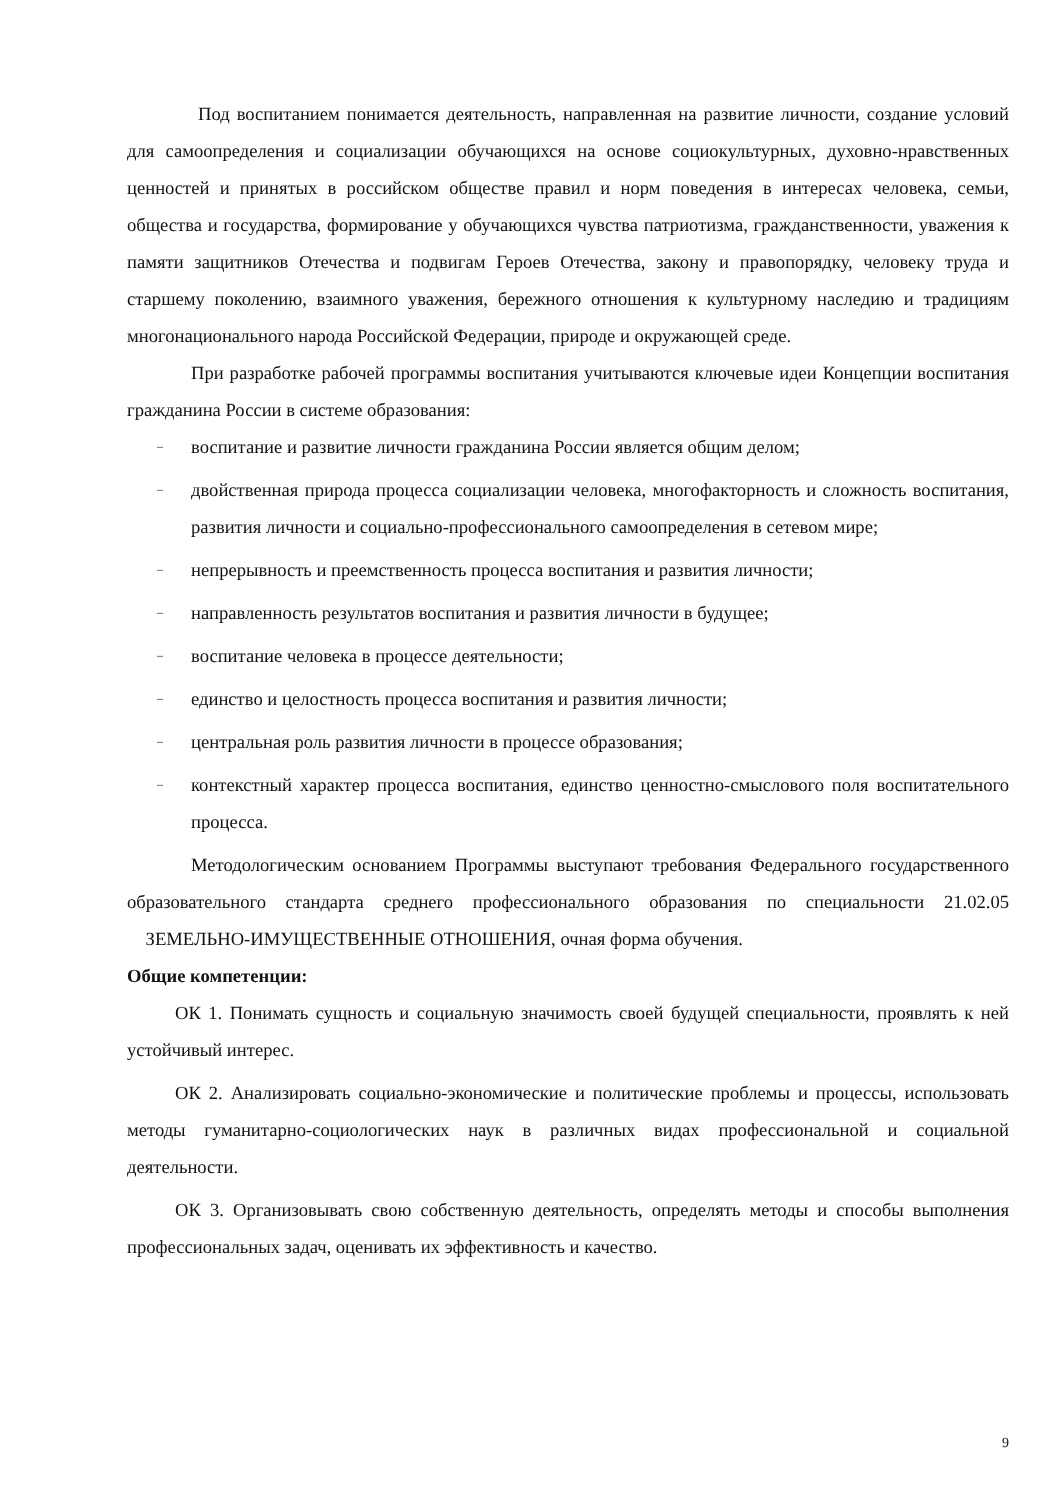Под воспитанием понимается деятельность, направленная на развитие личности, создание условий для самоопределения и социализации обучающихся на основе социокультурных, духовно-нравственных ценностей и принятых в российском обществе правил и норм поведения в интересах человека, семьи, общества и государства, формирование у обучающихся чувства патриотизма, гражданственности, уважения к памяти защитников Отечества и подвигам Героев Отечества, закону и правопорядку, человеку труда и старшему поколению, взаимного уважения, бережного отношения к культурному наследию и традициям многонационального народа Российской Федерации, природе и окружающей среде.
При разработке рабочей программы воспитания учитываются ключевые идеи Концепции воспитания гражданина России в системе образования:
– воспитание и развитие личности гражданина России является общим делом;
– двойственная природа процесса социализации человека, многофакторность и сложность воспитания, развития личности и социально-профессионального самоопределения в сетевом мире;
– непрерывность и преемственность процесса воспитания и развития личности;
– направленность результатов воспитания и развития личности в будущее;
– воспитание человека в процессе деятельности;
– единство и целостность процесса воспитания и развития личности;
– центральная роль развития личности в процессе образования;
– контекстный характер процесса воспитания, единство ценностно-смыслового поля воспитательного процесса.
Методологическим основанием Программы выступают требования Федерального государственного образовательного стандарта среднего профессионального образования по специальности 21.02.05 ЗЕМЕЛЬНО-ИМУЩЕСТВЕННЫЕ ОТНОШЕНИЯ, очная форма обучения.
Общие компетенции:
ОК 1. Понимать сущность и социальную значимость своей будущей специальности, проявлять к ней устойчивый интерес.
ОК 2. Анализировать социально-экономические и политические проблемы и процессы, использовать методы гуманитарно-социологических наук в различных видах профессиональной и социальной деятельности.
ОК 3. Организовывать свою собственную деятельность, определять методы и способы выполнения профессиональных задач, оценивать их эффективность и качество.
9